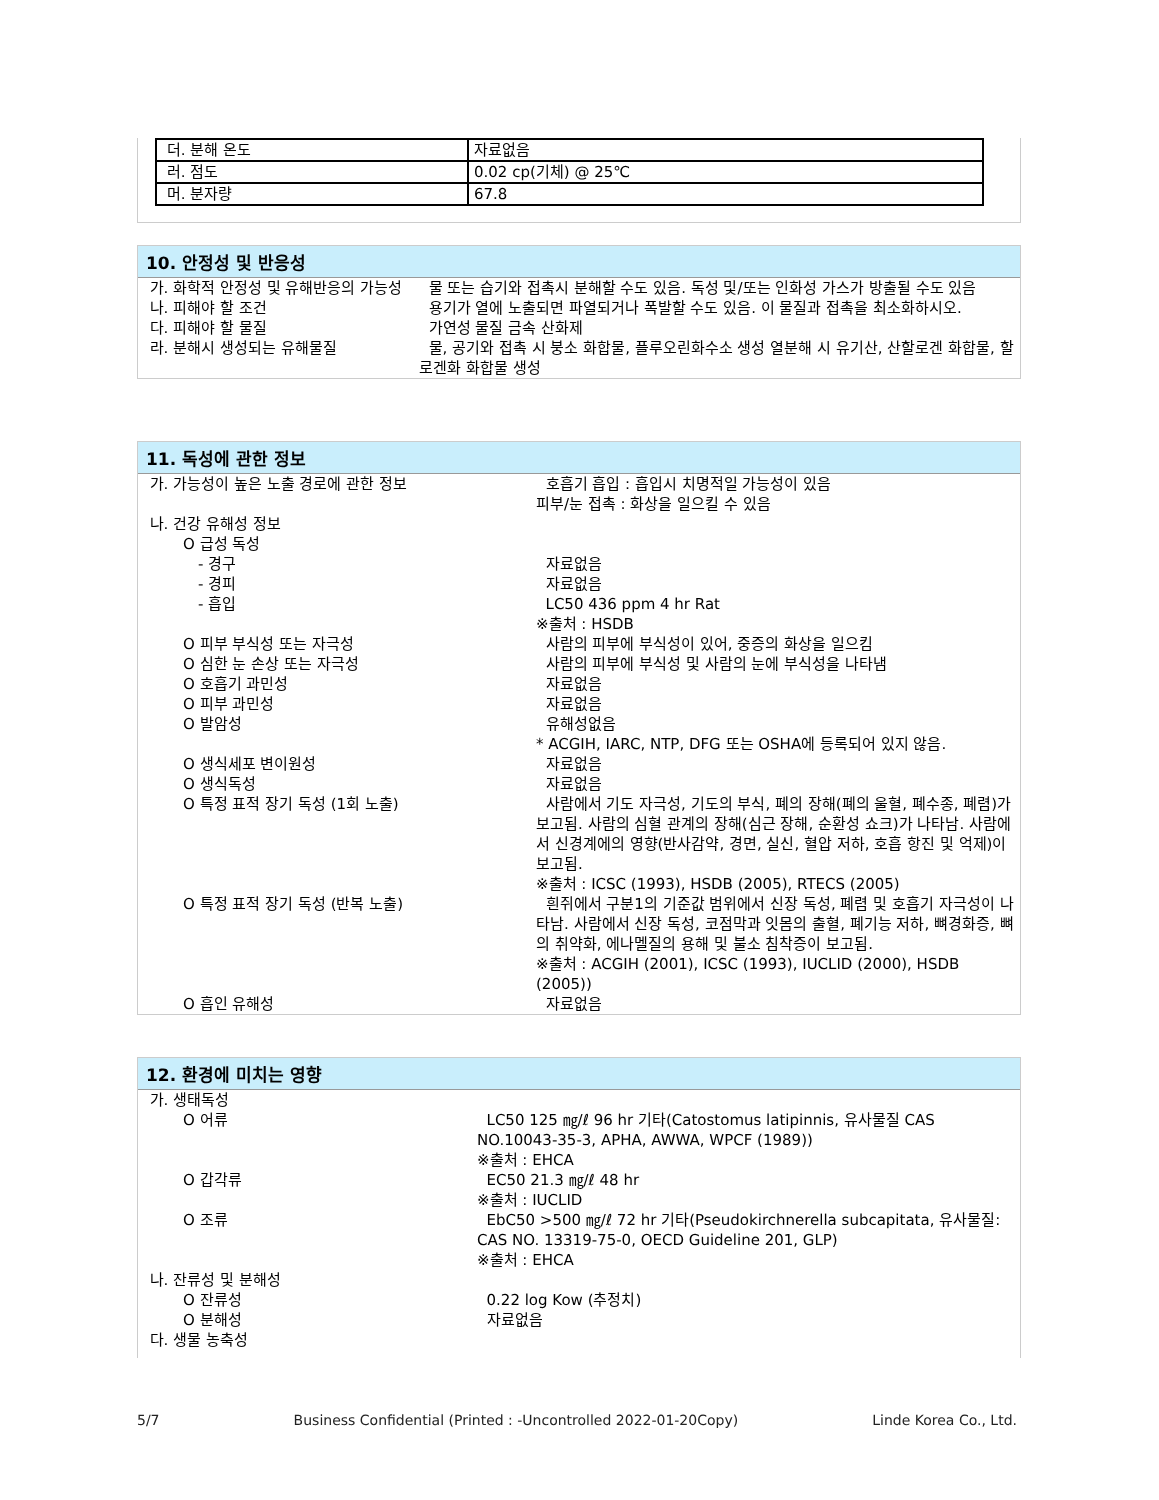| 더. 분해 온도 | 자료없음 |
| 러. 점도 | 0.02 cp(기체) @ 25℃ |
| 머. 분자량 | 67.8 |
10. 안정성 및 반응성
| 가. 화학적 안정성 및 유해반응의 가능성 | 물 또는 습기와 접촉시 분해할 수도 있음. 독성 및/또는 인화성 가스가 방출될 수도 있음 |
| 나. 피해야 할 조건 | 용기가 열에 노출되면 파열되거나 폭발할 수도 있음. 이 물질과 접촉을 최소화하시오. |
| 다. 피해야 할 물질 | 가연성 물질 금속 산화제 |
| 라. 분해시 생성되는 유해물질 | 물, 공기와 접촉 시 붕소 화합물, 플루오린화수소 생성 열분해 시 유기산, 산할로겐 화합물, 할로겐화 화합물 생성 |
11. 독성에 관한 정보
| 가. 가능성이 높은 노출 경로에 관한 정보 | 호흡기 흡입 : 흡입시 치명적일 가능성이 있음 피부/눈 접촉 : 화상을 일으킬 수 있음 |
| 나. 건강 유해성 정보 | |
| O 급성 독성 | |
| - 경구 | 자료없음 |
| - 경피 | 자료없음 |
| - 흡입 | LC50 436 ppm 4 hr Rat ※출처 : HSDB |
| O 피부 부식성 또는 자극성 | 사람의 피부에 부식성이 있어, 중증의 화상을 일으킴 |
| O 심한 눈 손상 또는 자극성 | 사람의 피부에 부식성 및 사람의 눈에 부식성을 나타냄 |
| O 호흡기 과민성 | 자료없음 |
| O 피부 과민성 | 자료없음 |
| O 발암성 | 유해성없음 * ACGIH, IARC, NTP, DFG 또는 OSHA에 등록되어 있지 않음. |
| O 생식세포 변이원성 | 자료없음 |
| O 생식독성 | 자료없음 |
| O 특정 표적 장기 독성 (1회 노출) | 사람에서 기도 자극성, 기도의 부식, 폐의 장해(폐의 울혈, 폐수종, 폐렴)가 보고됨. 사람의 심혈 관계의 장해(심근 장해, 순환성 쇼크)가 나타남. 사람에서 신경계에의 영향(반사감약, 경면, 실신, 혈압 저하, 호흡 항진 및 억제)이 보고됨. ※출처 : ICSC (1993), HSDB (2005), RTECS (2005) |
| O 특정 표적 장기 독성 (반복 노출) | 흰쥐에서 구분1의 기준값 범위에서 신장 독성, 폐렴 및 호흡기 자극성이 나타남. 사람에서 신장 독성, 코점막과 잇몸의 출혈, 폐기능 저하, 뼈경화증, 뼈의 취약화, 에나멜질의 용해 및 불소 침착증이 보고됨. ※출처 : ACGIH (2001), ICSC (1993), IUCLID (2000), HSDB (2005)) |
| O 흡인 유해성 | 자료없음 |
12. 환경에 미치는 영향
| 가. 생태독성 | |
| O 어류 | LC50 125 ㎎/ℓ 96 hr 기타(Catostomus latipinnis, 유사물질 CAS NO.10043-35-3, APHA, AWWA, WPCF (1989)) ※출처 : EHCA |
| O 갑각류 | EC50 21.3 ㎎/ℓ 48 hr ※출처 : IUCLID |
| O 조류 | EbC50 >500 ㎎/ℓ 72 hr 기타(Pseudokirchnerella subcapitata, 유사물질: CAS NO. 13319-75-0, OECD Guideline 201, GLP) ※출처 : EHCA |
| 나. 잔류성 및 분해성 | |
| O 잔류성 | 0.22 log Kow (추정치) |
| O 분해성 | 자료없음 |
| 다. 생물 농축성 | |
5/7 Business Confidential (Printed : -Uncontrolled 2022-01-20Copy) Linde Korea Co., Ltd.